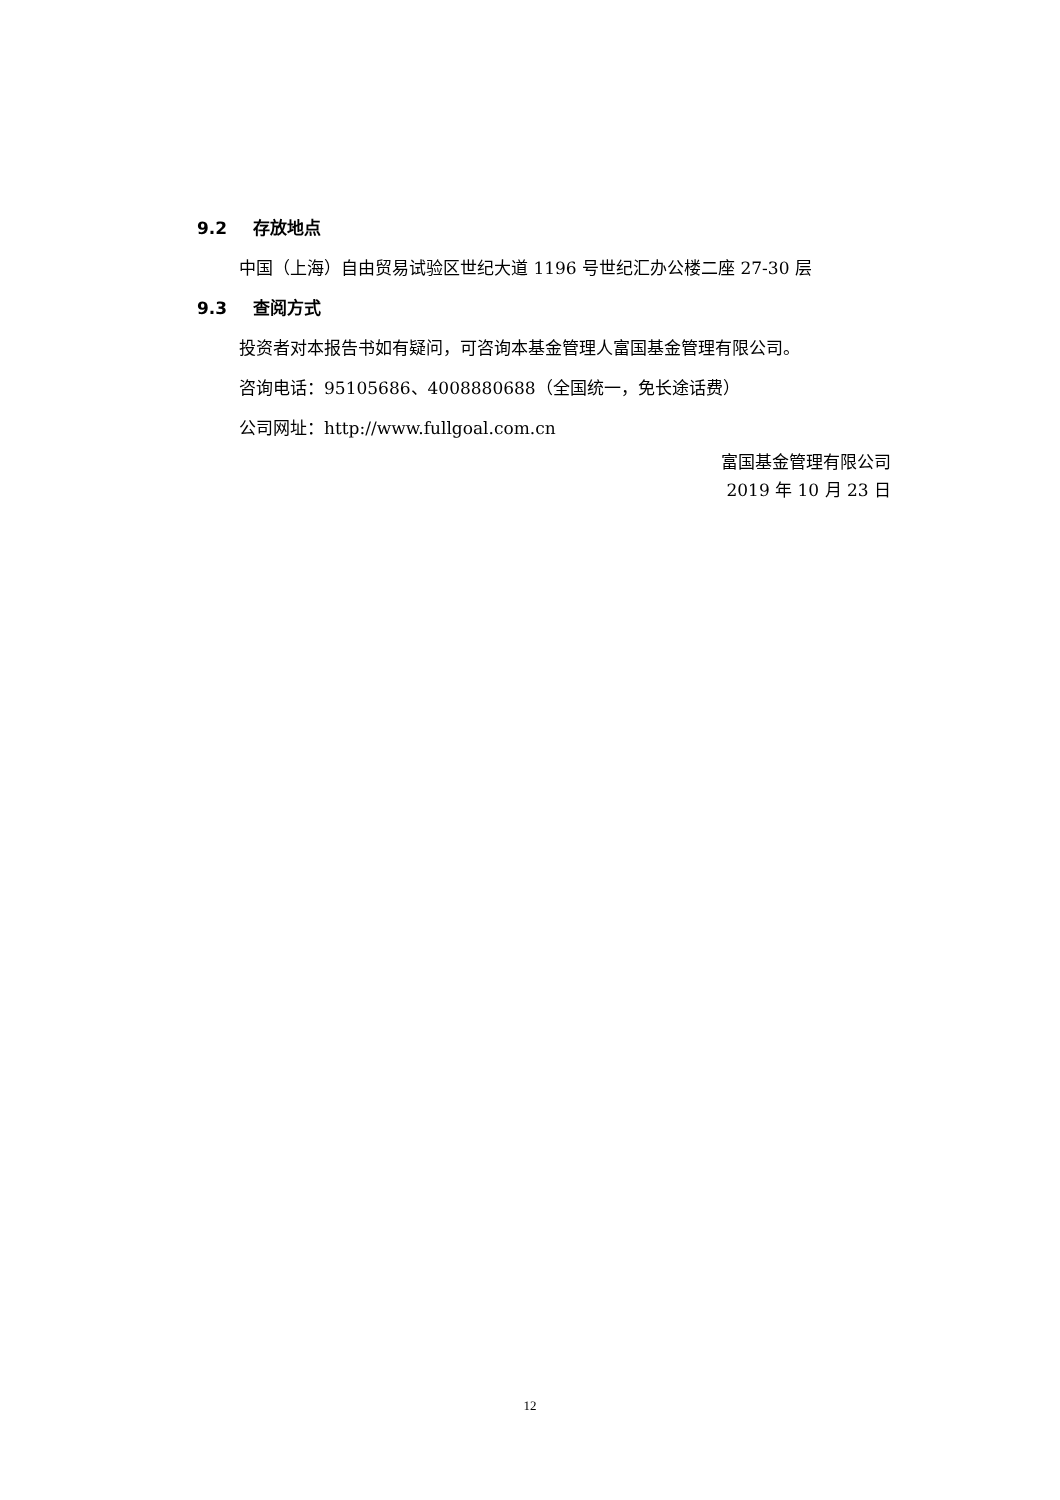9.2 存放地点
中国（上海）自由贸易试验区世纪大道 1196 号世纪汇办公楼二座 27-30 层
9.3 查阅方式
投资者对本报告书如有疑问，可咨询本基金管理人富国基金管理有限公司。
咨询电话：95105686、4008880688（全国统一，免长途话费）
公司网址：http://www.fullgoal.com.cn
富国基金管理有限公司
2019 年 10 月 23 日
12